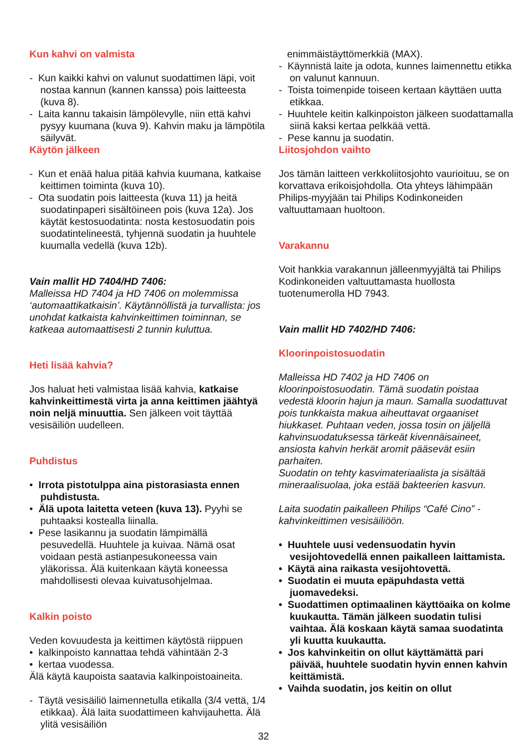Kun kahvi on valmista
- Kun kaikki kahvi on valunut suodattimen läpi, voit nostaa kannun (kannen kanssa) pois laitteesta (kuva 8).
- Laita kannu takaisin lämpölevylle, niin että kahvi pysyy kuumana (kuva 9). Kahvin maku ja lämpötila säilyvät.
Käytön jälkeen
- Kun et enää halua pitää kahvia kuumana, katkaise keittimen toiminta (kuva 10).
- Ota suodatin pois laitteesta (kuva 11) ja heitä suodatinpaperi sisältöineen pois (kuva 12a). Jos käytät kestosuodatinta: nosta kestosuodatin pois suodatintelineestä, tyhjennä suodatin ja huuhtele kuumalla vedellä (kuva 12b).
Vain mallit HD 7404/HD 7406:
Malleissa HD 7404 ja HD 7406 on molemmissa ‘automaattikatkaisin’. Käytännöllistä ja turvallista: jos unohdat katkaista kahvinkeittimen toiminnan, se katkeaa automaattisesti 2 tunnin kuluttua.
Heti lisää kahvia?
Jos haluat heti valmistaa lisää kahvia, katkaise kahvinkeittimestä virta ja anna keittimen jäähtyä noin neljä minuuttia. Sen jälkeen voit täyttää vesisäiliön uudelleen.
Puhdistus
• Irrota pistotulppa aina pistorasiasta ennen puhdistusta.
• Älä upota laitetta veteen (kuva 13). Pyyhi se puhtaaksi kostealla liinalla.
• Pese lasikannu ja suodatin lämpimällä pesuvedellä. Huuhtele ja kuivaa. Nämä osat voidaan pestä astianpesukoneessa vain yläkorissa. Älä kuitenkaan käytä koneessa mahdollisesti olevaa kuivatusohjelmaa.
Kalkin poisto
Veden kovuudesta ja keittimen käytöstä riippuen
• kalkinpoisto kannattaa tehdä vähintään 2-3
• kertaa vuodessa.
Älä käytä kaupoista saatavia kalkinpoistoaineita.
- Täytä vesisäiliö laimennetulla etikalla (3/4 vettä, 1/4 etikkaa). Älä laita suodattimeen kahvijauhetta. Älä ylitä vesisäiliön
enimmäistäyttömerkkiä (MAX).
- Käynnistä laite ja odota, kunnes laimennettu etikka on valunut kannuun.
- Toista toimenpide toiseen kertaan käyttäen uutta etikkaa.
- Huuhtele keitin kalkinpoiston jälkeen suodattamalla siinä kaksi kertaa pelkkää vettä.
- Pese kannu ja suodatin.
Liitosjohdon vaihto
Jos tämän laitteen verkkoliitosjohto vaurioituu, se on korvattava erikoisjohdolla. Ota yhteys lähimpään Philips-myyjään tai Philips Kodinkoneiden valtuuttamaan huoltoon.
Varakannu
Voit hankkia varakannun jälleenmyyjältä tai Philips Kodinkoneiden valtuuttamasta huollosta tuotenumerolla HD 7943.
Vain mallit HD 7402/HD 7406:
Kloorinpoistosuodatin
Malleissa HD 7402 ja HD 7406 on kloorinpoistosuodatin. Tämä suodatin poistaa vedestä kloorin hajun ja maun. Samalla suodattuvat pois tunkkaista makua aiheuttavat orgaaniset hiukkaset. Puhtaan veden, jossa tosin on jäljellä kahvinsuodatuksessa tärkeät kivennäisaineet, ansiosta kahvin herkät aromit pääsevät esiin parhaiten.
Suodatin on tehty kasvimateriaalista ja sisältää mineraalisuolaa, joka estää bakteerien kasvun.
Laita suodatin paikalleen Philips “Café Cino” -kahvinkeittimen vesisäiliöön.
• Huuhtele uusi vedensuodatin hyvin vesijohtovedellä ennen paikalleen laittamista.
• Käytä aina raikasta vesijohtovettä.
• Suodatin ei muuta epäpuhdasta vettä juomavedeksi.
• Suodattimen optimaalinen käyttöaika on kolme kuukautta. Tämän jälkeen suodatin tulisi vaihtaa. Älä koskaan käytä samaa suodatinta yli kuutta kuukautta.
• Jos kahvinkeitin on ollut käyttämättä pari päivää, huuhtele suodatin hyvin ennen kahvin keittämistä.
• Vaihda suodatin, jos keitin on ollut
32